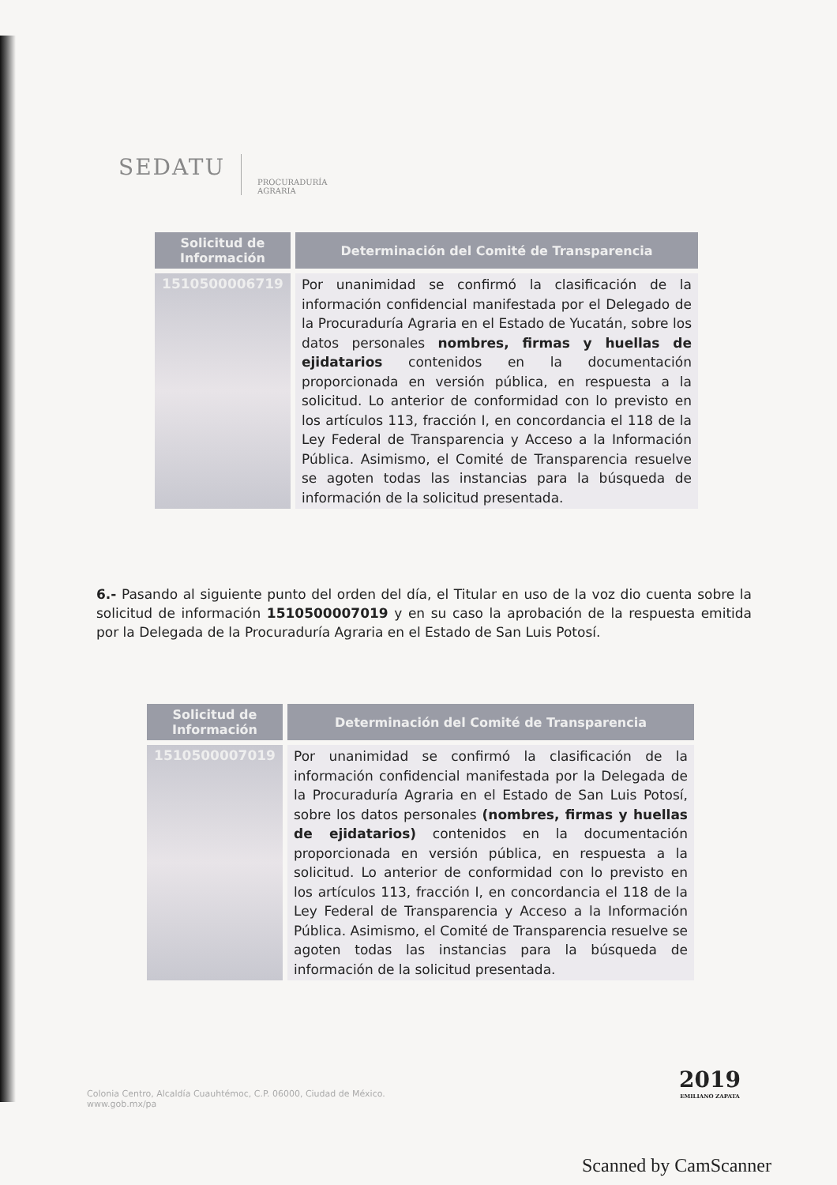SEDATU
PROCURADURÍA
AGRARIA
| Solicitud de Información | Determinación del Comité de Transparencia |
| --- | --- |
| 1510500006719 | Por unanimidad se confirmó la clasificación de la información confidencial manifestada por el Delegado de la Procuraduría Agraria en el Estado de Yucatán, sobre los datos personales nombres, firmas y huellas de ejidatarios contenidos en la documentación proporcionada en versión pública, en respuesta a la solicitud. Lo anterior de conformidad con lo previsto en los artículos 113, fracción I, en concordancia el 118 de la Ley Federal de Transparencia y Acceso a la Información Pública. Asimismo, el Comité de Transparencia resuelve se agoten todas las instancias para la búsqueda de información de la solicitud presentada. |
6.- Pasando al siguiente punto del orden del día, el Titular en uso de la voz dio cuenta sobre la solicitud de información 1510500007019 y en su caso la aprobación de la respuesta emitida por la Delegada de la Procuraduría Agraria en el Estado de San Luis Potosí.
| Solicitud de Información | Determinación del Comité de Transparencia |
| --- | --- |
| 1510500007019 | Por unanimidad se confirmó la clasificación de la información confidencial manifestada por la Delegada de la Procuraduría Agraria en el Estado de San Luis Potosí, sobre los datos personales (nombres, firmas y huellas de ejidatarios) contenidos en la documentación proporcionada en versión pública, en respuesta a la solicitud. Lo anterior de conformidad con lo previsto en los artículos 113, fracción I, en concordancia el 118 de la Ley Federal de Transparencia y Acceso a la Información Pública. Asimismo, el Comité de Transparencia resuelve se agoten todas las instancias para la búsqueda de información de la solicitud presentada. |
Colonia Centro, Alcaldía Cuauhtémoc, C.P. 06000, Ciudad de México.
www.gob.mx/pa
2019
EMILIANO ZAPATA
Scanned by CamScanner